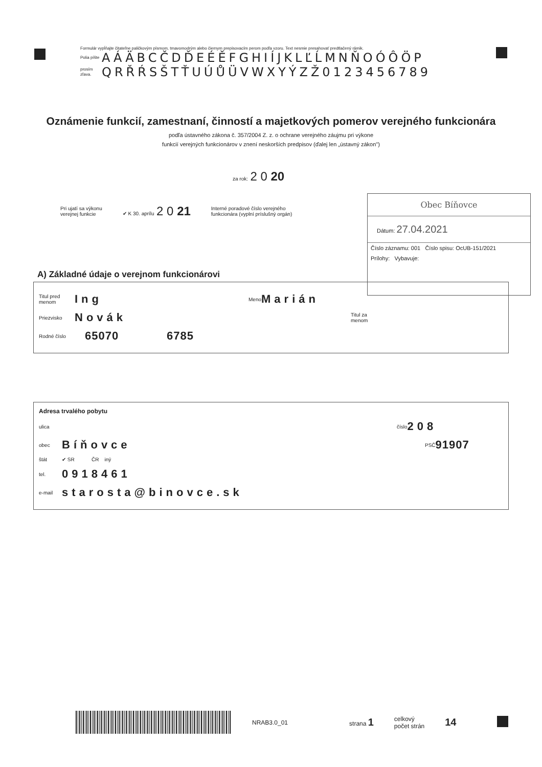Formulár vypĺňajte čitateľne paličkovým písmom, tmavomodrým alebo čiernym prepisovacím perom podľa vzoru. Text nesmie presahovať predtlačený rámik.
Polia píšte
AÁÄBCČDĎEÉĚFGHIÍJKLĽĹMNŇOÓÔÖP
prosím zľava.
QRŘŔSŠTŤUÚŮÜVWXYÝZŽ0123456789
Oznámenie funkcií, zamestnaní, činností a majetkových pomerov verejného funkcionára
podľa ústavného zákona č. 357/2004 Z. z. o ochrane verejného záujmu pri výkone
funkcií verejných funkcionárov v znení neskorších predpisov (ďalej len „ústavný zákon")
za rok: 2 0 20
Pri ujatí sa výkonu
verejnej funkcie
✔ K 30. aprílu 2 0 21
Interné poradové číslo verejného
funkcionára (vyplní príslušný orgán)
Obec Bíňovce
Dátum: 27.04.2021
Číslo záznamu: 001 Číslo spisu: OcUB-151/2021
Prílohy: Vybavuje:
A) Základné údaje o verejnom funkcionárovi
Titul pred menom Ing Meno Marián
Priezvisko Novák Titul za
menom
Rodné číslo 65070 6785
Adresa trvalého pobytu
ulica číslo 208
obec Bíňovce PSČ 91907
štát ✔ SR ČR iný
tel. 0918461
e-mail starosta@binovce.sk
NRAB3.0_01 strana 1 celkový
počet strán 14